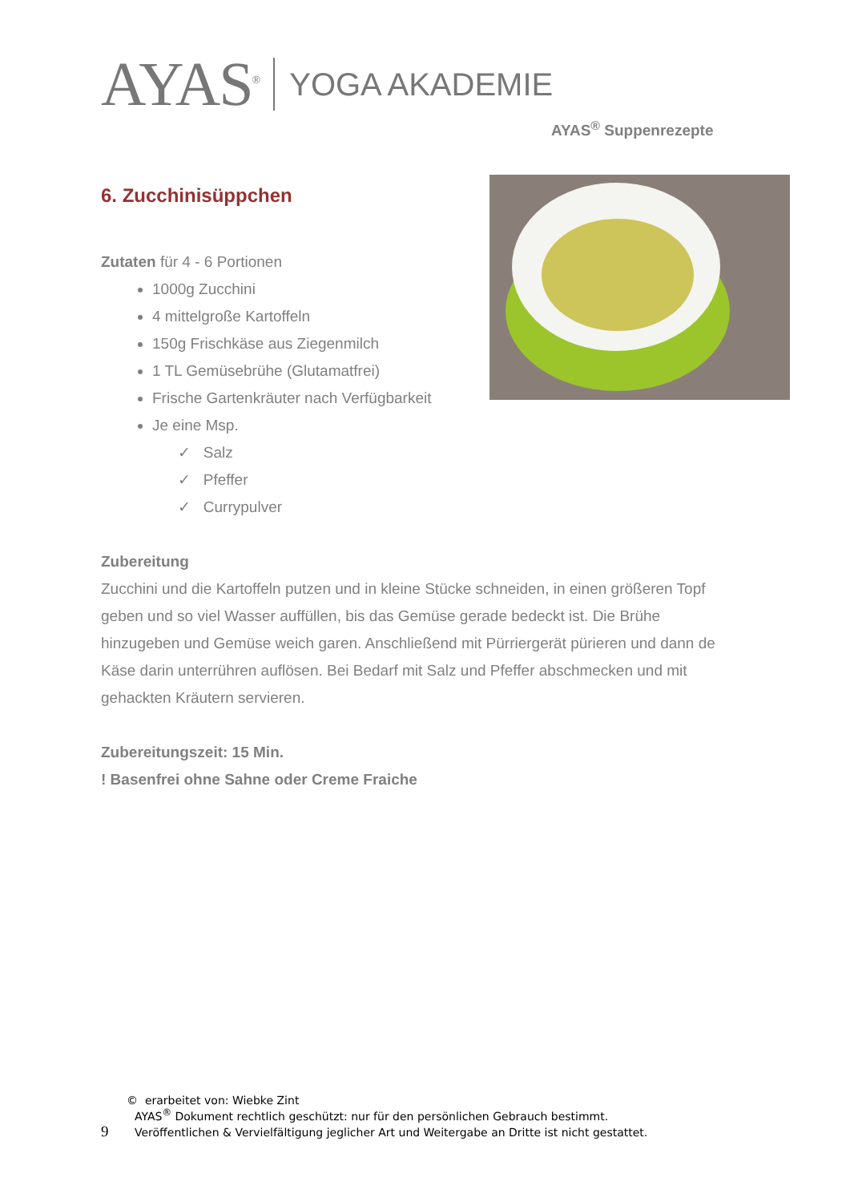AYAS<sup>®</sup>
YOGA AKADEMIE
AYAS<sup>®</sup> Suppenrezepte
6. Zucchinisüppchen
Zutaten für 4 - 6 Portionen
1000g Zucchini
4 mittelgroße Kartoffeln
150g Frischkäse aus Ziegenmilch
1 TL Gemüsebrühe (Glutamatfrei)
Frische Gartenkräuter nach Verfügbarkeit
Je eine Msp.
✓ Salz
✓ Pfeffer
✓ Currypulver
Zubereitung
Zucchini und die Kartoffeln putzen und in kleine Stücke schneiden, in einen größeren Topf geben und so viel Wasser auffüllen, bis das Gemüse gerade bedeckt ist. Die Brühe hinzugeben und Gemüse weich garen. Anschließend mit Pürriergerät pürieren und dann de Käse darin unterrühren auflösen. Bei Bedarf mit Salz und Pfeffer abschmecken und mit gehackten Kräutern servieren.
Zubereitungszeit: 15 Min.
! Basenfrei ohne Sahne oder Creme Fraiche
© erarbeitet von: Wiebke Zint
AYAS<sup>®</sup> Dokument rechtlich geschützt: nur für den persönlichen Gebrauch bestimmt.
9 Veröffentlichen & Vervielfältigung jeglicher Art und Weitergabe an Dritte ist nicht gestattet.